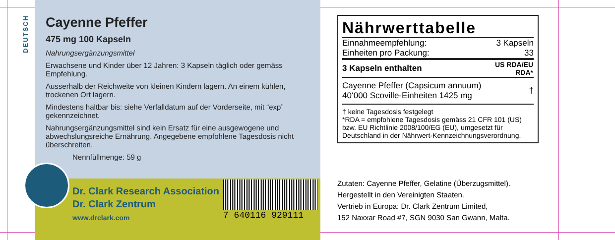DEUTSCH
Cayenne Pfeffer
475 mg 100 Kapseln
Nahrungsergänzungsmittel
Erwachsene und Kinder über 12 Jahren: 3 Kapseln täglich oder gemäss Empfehlung.
Ausserhalb der Reichweite von kleinen Kindern lagern. An einem kühlen, trockenen Ort lagern.
Mindestens haltbar bis: siehe Verfalldatum auf der Vorderseite, mit “exp” gekennzeichnet.
Nahrungsergänzungsmittel sind kein Ersatz für eine ausgewogene und abwechslungsreiche Ernährung. Angegebene empfohlene Tagesdosis nicht überschreiten.
Nennfüllmenge: 59 g
Dr. Clark Research Association
Dr. Clark Zentrum
www.drclark.com
7 640116 929111
Nährwerttabelle
| Einnahmeempfehlung: | 3 Kapseln |
| Einheiten pro Packung: | 33 |
| 3 Kapseln enthalten | US RDA/EU RDA* |
| Cayenne Pfeffer (Capsicum annuum) 40‘000 Scoville-Einheiten 1425 mg | † |
† keine Tagesdosis festgelegt
*RDA = empfohlene Tagesdosis gemäss 21 CFR 101 (US) bzw. EU Richtlinie 2008/100/EG (EU), umgesetzt für Deutschland in der Nährwert-Kennzeichnungsverordnung.
Zutaten: Cayenne Pfeffer, Gelatine (Überzugsmittel).
Hergestellt in den Vereinigten Staaten.
Vertrieb in Europa: Dr. Clark Zentrum Limited,
152 Naxxar Road #7, SGN 9030 San Gwann, Malta.